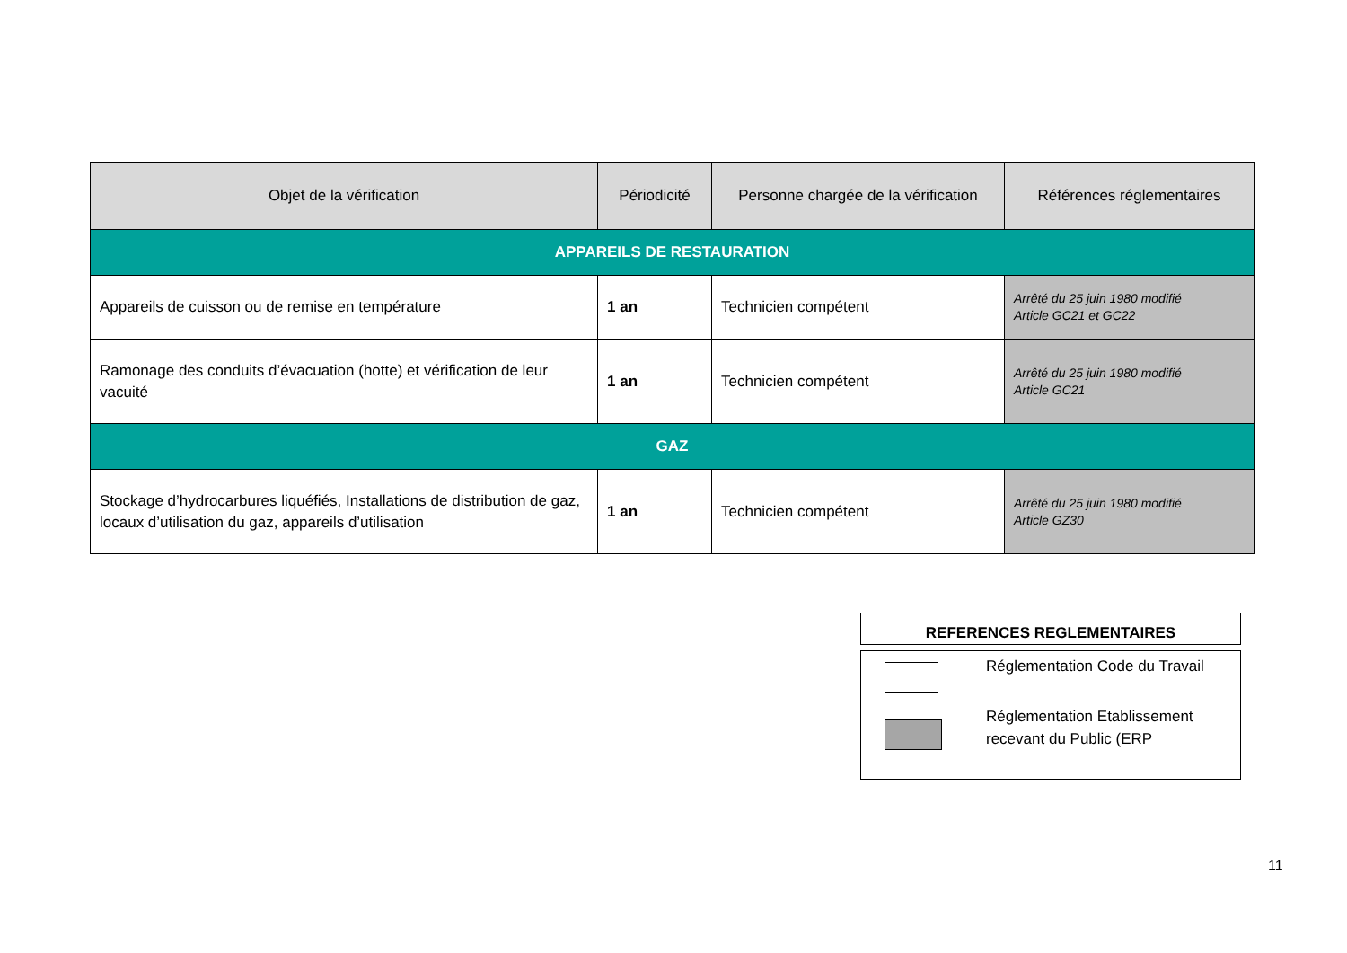| Objet de la vérification | Périodicité | Personne chargée de la vérification | Références réglementaires |
| --- | --- | --- | --- |
| APPAREILS DE RESTAURATION | | | |
| Appareils de cuisson ou de remise en température | 1 an | Technicien compétent | Arrêté du 25 juin 1980 modifié Article GC21 et GC22 |
| Ramonage des conduits d’évacuation (hotte) et vérification de leur vacuité | 1 an | Technicien compétent | Arrêté du 25 juin 1980 modifié Article GC21 |
| GAZ | | | |
| Stockage d’hydrocarbures liquéfiés, Installations de distribution de gaz, locaux d’utilisation du gaz, appareils d’utilisation | 1 an | Technicien compétent | Arrêté du 25 juin 1980 modifié Article GZ30 |
REFERENCES REGLEMENTAIRES
Réglementation Code du Travail
Réglementation Etablissement recevant du Public (ERP
11